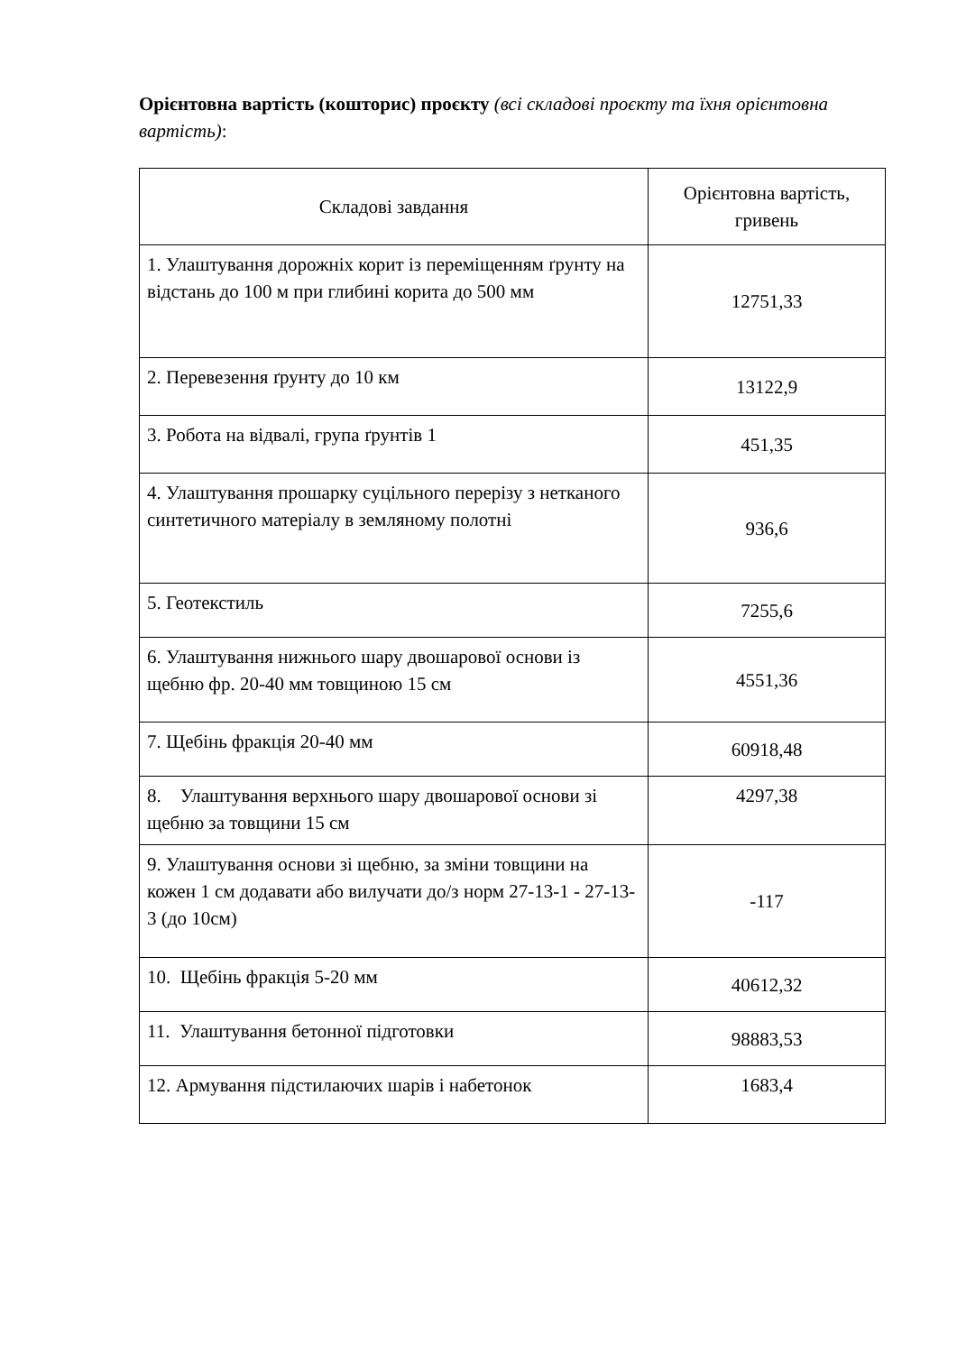Орієнтовна вартість (кошторис) проєкту (всі складові проєкту та їхня орієнтовна вартість):
| Складові завдання | Орієнтовна вартість, гривень |
| --- | --- |
| 1. Улаштування дорожніх корит із переміщенням ґрунту на відстань до 100 м при глибині корита до 500 мм | 12751,33 |
| 2. Перевезення ґрунту до 10 км | 13122,9 |
| 3. Робота на відвалі, група ґрунтів 1 | 451,35 |
| 4. Улаштування прошарку суцільного перерізу з нетканого синтетичного матеріалу в земляному полотні | 936,6 |
| 5. Геотекстиль | 7255,6 |
| 6. Улаштування нижнього шару двошарової основи із щебню фр. 20-40 мм товщиною 15 см | 4551,36 |
| 7. Щебінь фракція 20-40 мм | 60918,48 |
| 8. Улаштування верхнього шару двошарової основи зі щебню за товщини 15 см | 4297,38 |
| 9. Улаштування основи зі щебню, за зміни товщини на кожен 1 см додавати або вилучати до/з норм 27-13-1 - 27-13-3 (до 10см) | -117 |
| 10. Щебінь фракція 5-20 мм | 40612,32 |
| 11. Улаштування бетонної підготовки | 98883,53 |
| 12. Армування підстилаючих шарів і набетонок | 1683,4 |